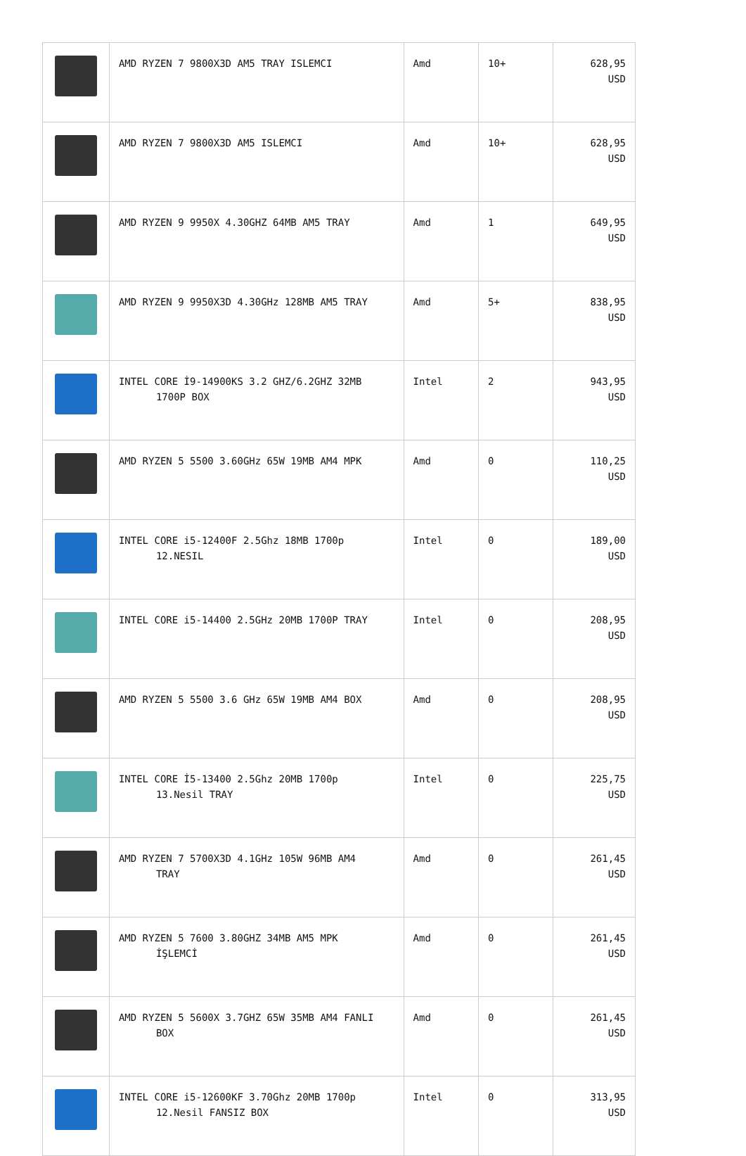| | AMD RYZEN 7 9800X3D AM5 TRAY ISLEMCI | Amd | 10+ | 628,95 USD |
| | AMD RYZEN 7 9800X3D AM5 ISLEMCI | Amd | 10+ | 628,95 USD |
| | AMD RYZEN 9 9950X 4.30GHZ 64MB AM5 TRAY | Amd | 1 | 649,95 USD |
| | AMD RYZEN 9 9950X3D 4.30GHz 128MB AM5 TRAY | Amd | 5+ | 838,95 USD |
| | INTEL CORE İ9-14900KS 3.2 GHZ/6.2GHZ 32MB 1700P BOX | Intel | 2 | 943,95 USD |
| | AMD RYZEN 5 5500 3.60GHz 65W 19MB AM4 MPK | Amd | 0 | 110,25 USD |
| | INTEL CORE i5-12400F 2.5Ghz 18MB 1700p 12.NESIL | Intel | 0 | 189,00 USD |
| | INTEL CORE i5-14400 2.5GHz 20MB 1700P TRAY | Intel | 0 | 208,95 USD |
| | AMD RYZEN 5 5500 3.6 GHz 65W 19MB AM4 BOX | Amd | 0 | 208,95 USD |
| | INTEL CORE İ5-13400 2.5Ghz 20MB 1700p 13.Nesil TRAY | Intel | 0 | 225,75 USD |
| | AMD RYZEN 7 5700X3D 4.1GHz 105W 96MB AM4 TRAY | Amd | 0 | 261,45 USD |
| | AMD RYZEN 5 7600 3.80GHZ 34MB AM5 MPK İŞLEMCİ | Amd | 0 | 261,45 USD |
| | AMD RYZEN 5 5600X 3.7GHZ 65W 35MB AM4 FANLI BOX | Amd | 0 | 261,45 USD |
| | INTEL CORE i5-12600KF 3.70Ghz 20MB 1700p 12.Nesil FANSIZ BOX | Intel | 0 | 313,95 USD |